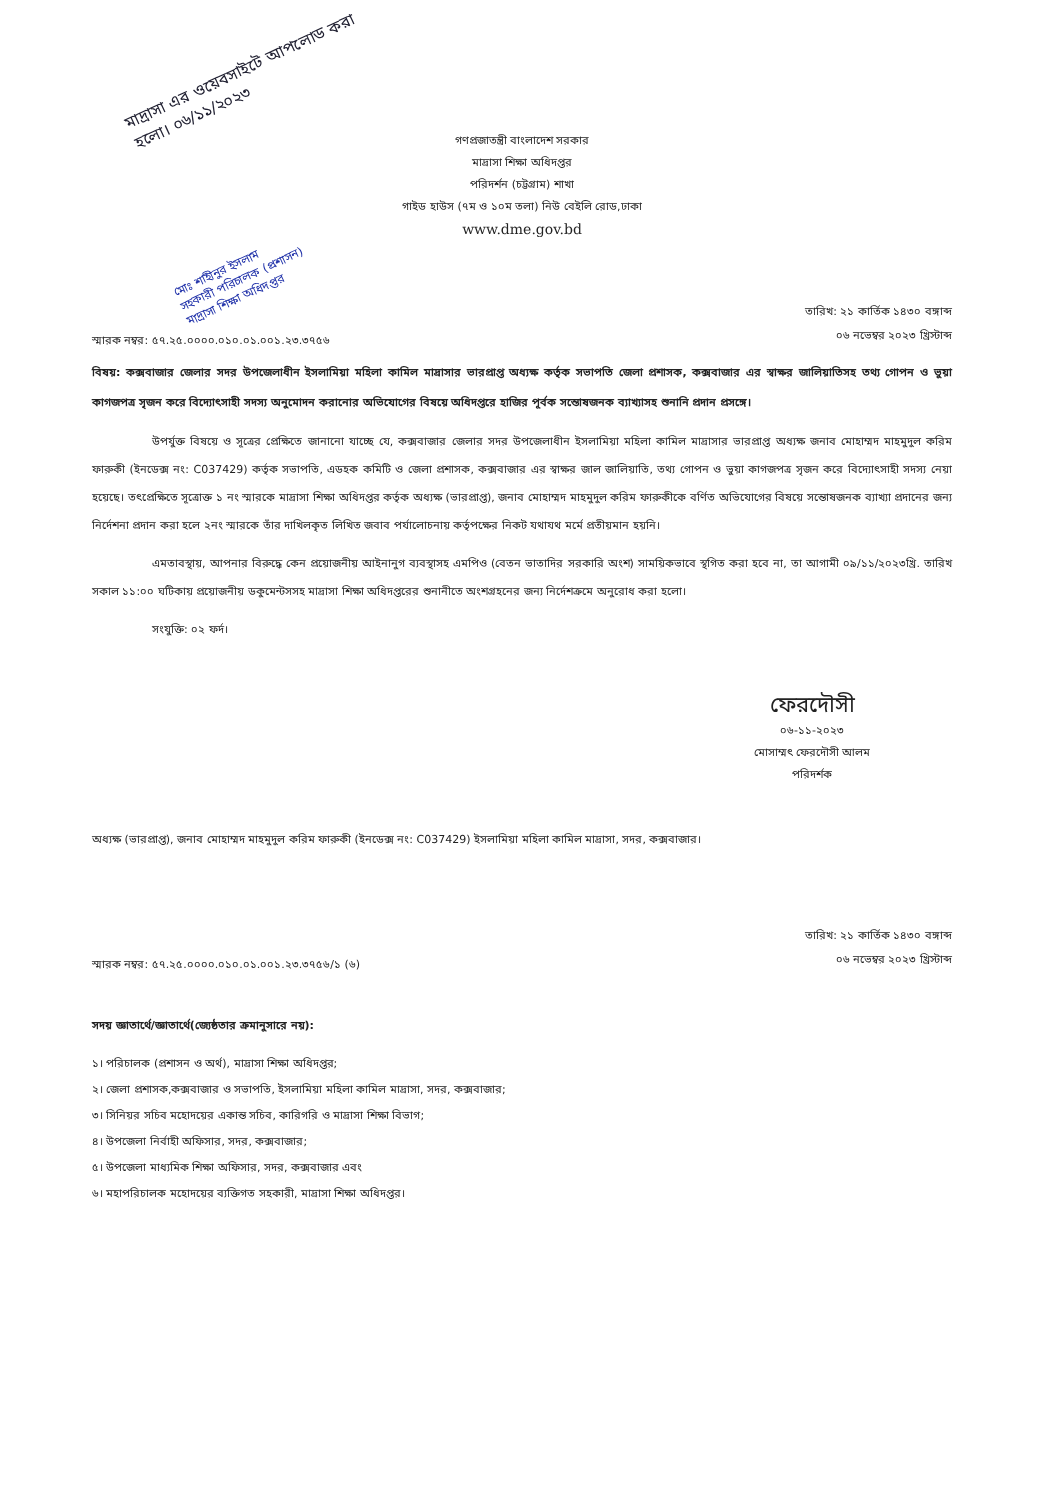মাদ্রাসা এর ওয়েবসাইটে আপলোড করা হলো। ০৬/১১/২০২৩
গণপ্রজাতন্ত্রী বাংলাদেশ সরকার
মাদ্রাসা শিক্ষা অধিদপ্তর
পরিদর্শন (চট্টগ্রাম) শাখা
গাইড হাউস (৭ম ও ১০ম তলা) নিউ বেইলি রোড,ঢাকা
www.dme.gov.bd
মোঃ শাহীনুর ইসলাম
সহকারী পরিচালক (প্রশাসন)
মাদ্রাসা শিক্ষা অধিদপ্তর
স্মারক নম্বর: ৫৭.২৫.০০০০.০১০.০১.০০১.২৩.৩৭৫৬
তারিখ: ২১ কার্তিক ১৪৩০ বঙ্গাব্দ
০৬ নভেম্বর ২০২৩ খ্রিস্টাব্দ
বিষয়: কক্সবাজার জেলার সদর উপজেলাধীন ইসলামিয়া মহিলা কামিল মাদ্রাসার ভারপ্রাপ্ত অধ্যক্ষ কর্তৃক সভাপতি জেলা প্রশাসক, কক্সবাজার এর স্বাক্ষর জালিয়াতিসহ তথ্য গোপন ও ভুয়া কাগজপত্র সৃজন করে বিদ্যোৎসাহী সদস্য অনুমোদন করানোর অভিযোগের বিষয়ে অধিদপ্তরে হাজির পূর্বক সন্তোষজনক ব্যাখ্যাসহ শুনানি প্রদান প্রসঙ্গে।
উপর্যুক্ত বিষয়ে ও সূত্রের প্রেক্ষিতে জানানো যাচ্ছে যে, কক্সবাজার জেলার সদর উপজেলাধীন ইসলামিয়া মহিলা কামিল মাদ্রাসার ভারপ্রাপ্ত অধ্যক্ষ জনাব মোহাম্মদ মাহমুদুল করিম ফারুকী (ইনডেক্স নং: C037429) কর্তৃক সভাপতি, এডহক কমিটি ও জেলা প্রশাসক, কক্সবাজার এর স্বাক্ষর জাল জালিয়াতি, তথ্য গোপন ও ভুয়া কাগজপত্র সৃজন করে বিদ্যোৎসাহী সদস্য নেয়া হয়েছে। তৎপ্রেক্ষিতে সূত্রোক্ত ১ নং স্মারকে মাদ্রাসা শিক্ষা অধিদপ্তর কর্তৃক অধ্যক্ষ (ভারপ্রাপ্ত), জনাব মোহাম্মদ মাহমুদুল করিম ফারুকীকে বর্ণিত অভিযোগের বিষয়ে সন্তোষজনক ব্যাখ্যা প্রদানের জন্য নির্দেশনা প্রদান করা হলে ২নং স্মারকে তাঁর দাখিলকৃত লিখিত জবাব পর্যালোচনায় কর্তৃপক্ষের নিকট যথাযথ মর্মে প্রতীয়মান হয়নি।
এমতাবস্থায়, আপনার বিরুদ্ধে কেন প্রয়োজনীয় আইনানুগ ব্যবস্থাসহ এমপিও (বেতন ভাতাদির সরকারি অংশ) সাময়িকভাবে স্থগিত করা হবে না, তা আগামী ০৯/১১/২০২৩খ্রি. তারিখ সকাল ১১:০০ ঘটিকায় প্রয়োজনীয় ডকুমেন্টসসহ মাদ্রাসা শিক্ষা অধিদপ্তরের শুনানীতে অংশগ্রহনের জন্য নির্দেশক্রমে অনুরোধ করা হলো।
সংযুক্তি: ০২ ফর্দ।
ফেরদৌসী
০৬-১১-২০২৩
মোসাম্মৎ ফেরদৌসী আলম
পরিদর্শক
অধ্যক্ষ (ভারপ্রাপ্ত), জনাব মোহাম্মদ মাহমুদুল করিম ফারুকী (ইনডেক্স নং: C037429) ইসলামিয়া মহিলা কামিল মাদ্রাসা, সদর, কক্সবাজার।
স্মারক নম্বর: ৫৭.২৫.০০০০.০১০.০১.০০১.২৩.৩৭৫৬/১ (৬)
তারিখ: ২১ কার্তিক ১৪৩০ বঙ্গাব্দ
০৬ নভেম্বর ২০২৩ খ্রিস্টাব্দ
সদয় জ্ঞাতার্থে/জ্ঞাতার্থে(জ্যেষ্ঠতার ক্রমানুসারে নয়):
১। পরিচালক (প্রশাসন ও অর্থ), মাদ্রাসা শিক্ষা অধিদপ্তর;
২। জেলা প্রশাসক,কক্সবাজার ও সভাপতি, ইসলামিয়া মহিলা কামিল মাদ্রাসা, সদর, কক্সবাজার;
৩। সিনিয়র সচিব মহোদয়ের একান্ত সচিব, কারিগরি ও মাদ্রাসা শিক্ষা বিভাগ;
৪। উপজেলা নির্বাহী অফিসার, সদর, কক্সবাজার;
৫। উপজেলা মাধ্যমিক শিক্ষা অফিসার, সদর, কক্সবাজার এবং
৬। মহাপরিচালক মহোদয়ের ব্যক্তিগত সহকারী, মাদ্রাসা শিক্ষা অধিদপ্তর।